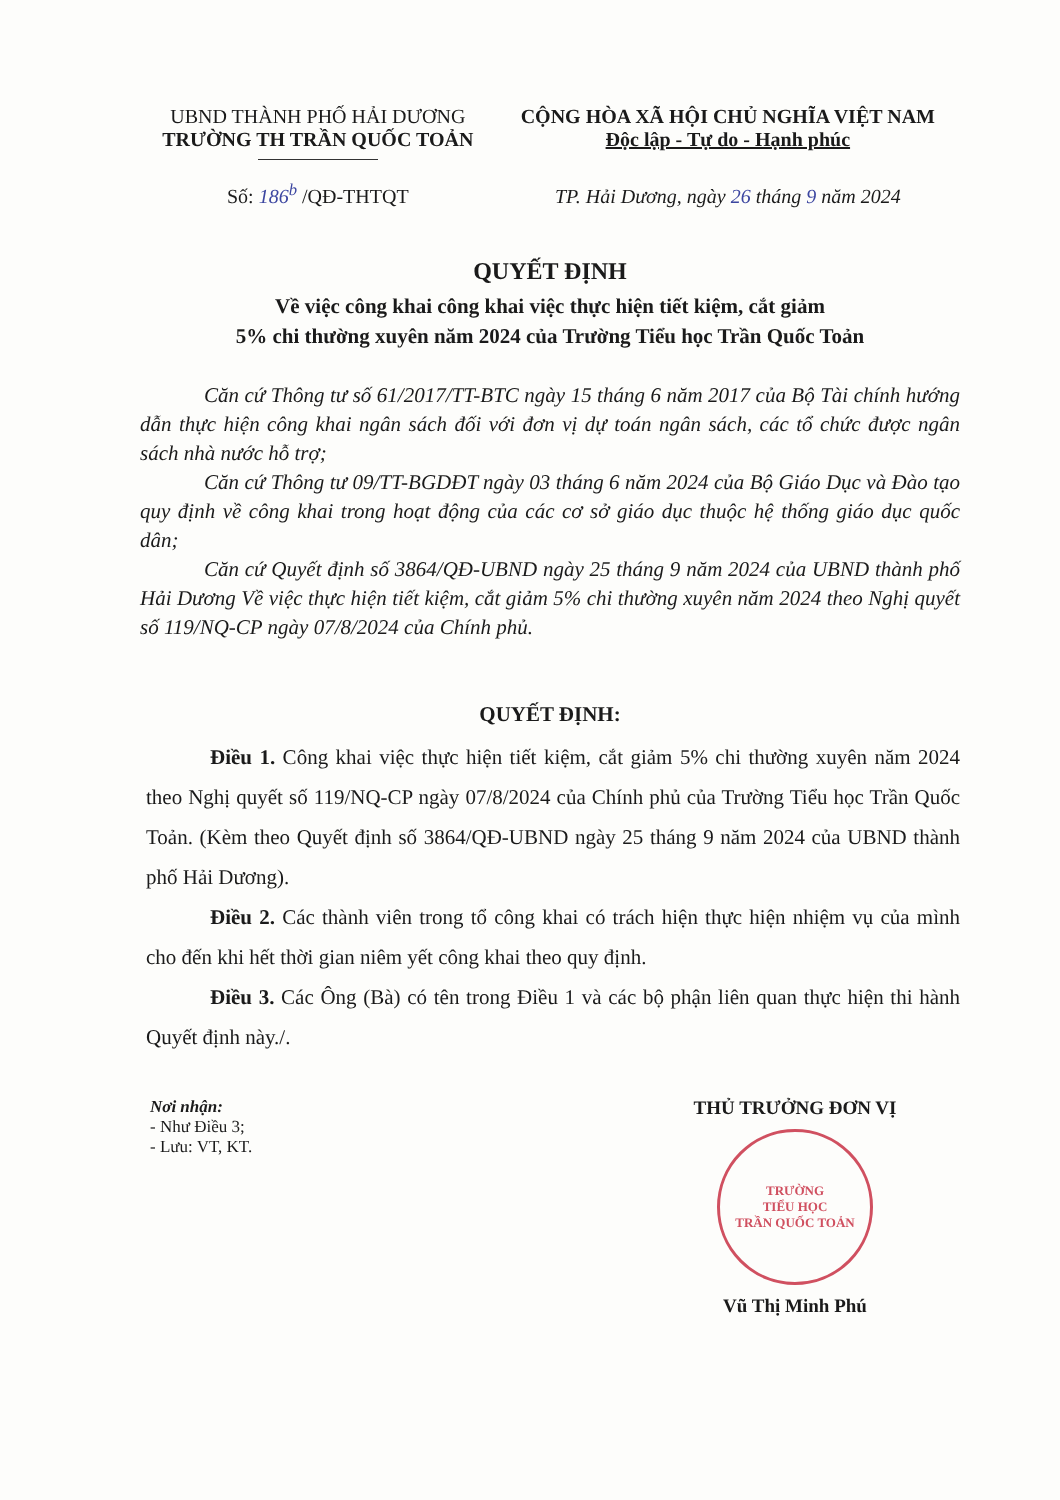UBND THÀNH PHỐ HẢI DƯƠNG
TRƯỜNG TH TRẦN QUỐC TOẢN
Số: 186<sup>b</sup> /QĐ-THTQT
CỘNG HÒA XÃ HỘI CHỦ NGHĨA VIỆT NAM
Độc lập - Tự do - Hạnh phúc
TP. Hải Dương, ngày 26 tháng 9 năm 2024
QUYẾT ĐỊNH
Về việc công khai công khai việc thực hiện tiết kiệm, cắt giảm
5% chi thường xuyên năm 2024 của Trường Tiểu học Trần Quốc Toản
Căn cứ Thông tư số 61/2017/TT-BTC ngày 15 tháng 6 năm 2017 của Bộ Tài chính hướng dẫn thực hiện công khai ngân sách đối với đơn vị dự toán ngân sách, các tổ chức được ngân sách nhà nước hỗ trợ;
Căn cứ Thông tư 09/TT-BGDĐT ngày 03 tháng 6 năm 2024 của Bộ Giáo Dục và Đào tạo quy định về công khai trong hoạt động của các cơ sở giáo dục thuộc hệ thống giáo dục quốc dân;
Căn cứ Quyết định số 3864/QĐ-UBND ngày 25 tháng 9 năm 2024 của UBND thành phố Hải Dương Về việc thực hiện tiết kiệm, cắt giảm 5% chi thường xuyên năm 2024 theo Nghị quyết số 119/NQ-CP ngày 07/8/2024 của Chính phủ.
QUYẾT ĐỊNH:
Điều 1. Công khai việc thực hiện tiết kiệm, cắt giảm 5% chi thường xuyên năm 2024 theo Nghị quyết số 119/NQ-CP ngày 07/8/2024 của Chính phủ của Trường Tiểu học Trần Quốc Toản. (Kèm theo Quyết định số 3864/QĐ-UBND ngày 25 tháng 9 năm 2024 của UBND thành phố Hải Dương).
Điều 2. Các thành viên trong tổ công khai có trách hiện thực hiện nhiệm vụ của mình cho đến khi hết thời gian niêm yết công khai theo quy định.
Điều 3. Các Ông (Bà) có tên trong Điều 1 và các bộ phận liên quan thực hiện thi hành Quyết định này./.
Nơi nhận:
- Như Điều 3;
- Lưu: VT, KT.
THỦ TRƯỞNG ĐƠN VỊ
TRƯỜNG
TIỂU HỌC
TRẦN QUỐC TOẢN
Vũ Thị Minh Phú